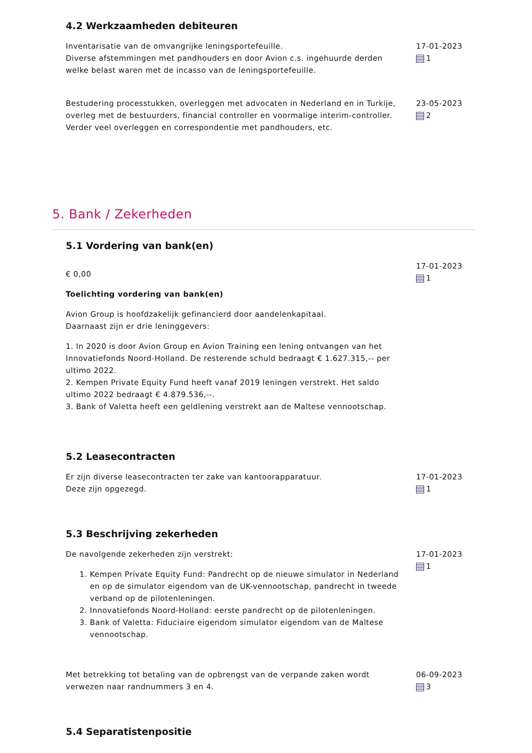4.2 Werkzaamheden debiteuren
Inventarisatie van de omvangrijke leningsportefeuille.
Diverse afstemmingen met pandhouders en door Avion c.s. ingehuurde derden welke belast waren met de incasso van de leningsportefeuille.
17-01-2023
1
Bestudering processtukken, overleggen met advocaten in Nederland en in Turkije, overleg met de bestuurders, financial controller en voormalige interim-controller. Verder veel overleggen en correspondentie met pandhouders, etc.
23-05-2023
2
5. Bank / Zekerheden
5.1 Vordering van bank(en)
€ 0,00
Toelichting vordering van bank(en)
Avion Group is hoofdzakelijk gefinancierd door aandelenkapitaal.
Daarnaast zijn er drie leninggevers:
1. In 2020 is door Avion Group en Avion Training een lening ontvangen van het Innovatiefonds Noord-Holland. De resterende schuld bedraagt € 1.627.315,-- per ultimo 2022.
2. Kempen Private Equity Fund heeft vanaf 2019 leningen verstrekt. Het saldo ultimo 2022 bedraagt € 4.879.536,--.
3. Bank of Valetta heeft een geldlening verstrekt aan de Maltese vennootschap.
17-01-2023
1
5.2 Leasecontracten
Er zijn diverse leasecontracten ter zake van kantoorapparatuur.
Deze zijn opgezegd.
17-01-2023
1
5.3 Beschrijving zekerheden
De navolgende zekerheden zijn verstrekt:
1. Kempen Private Equity Fund: Pandrecht op de nieuwe simulator in Nederland en op de simulator eigendom van de UK-vennootschap, pandrecht in tweede verband op de pilotenleningen.
2. Innovatiefonds Noord-Holland: eerste pandrecht op de pilotenleningen.
3. Bank of Valetta: Fiduciaire eigendom simulator eigendom van de Maltese vennootschap.
17-01-2023
1
Met betrekking tot betaling van de opbrengst van de verpande zaken wordt verwezen naar randnummers 3 en 4.
06-09-2023
3
5.4 Separatistenpositie